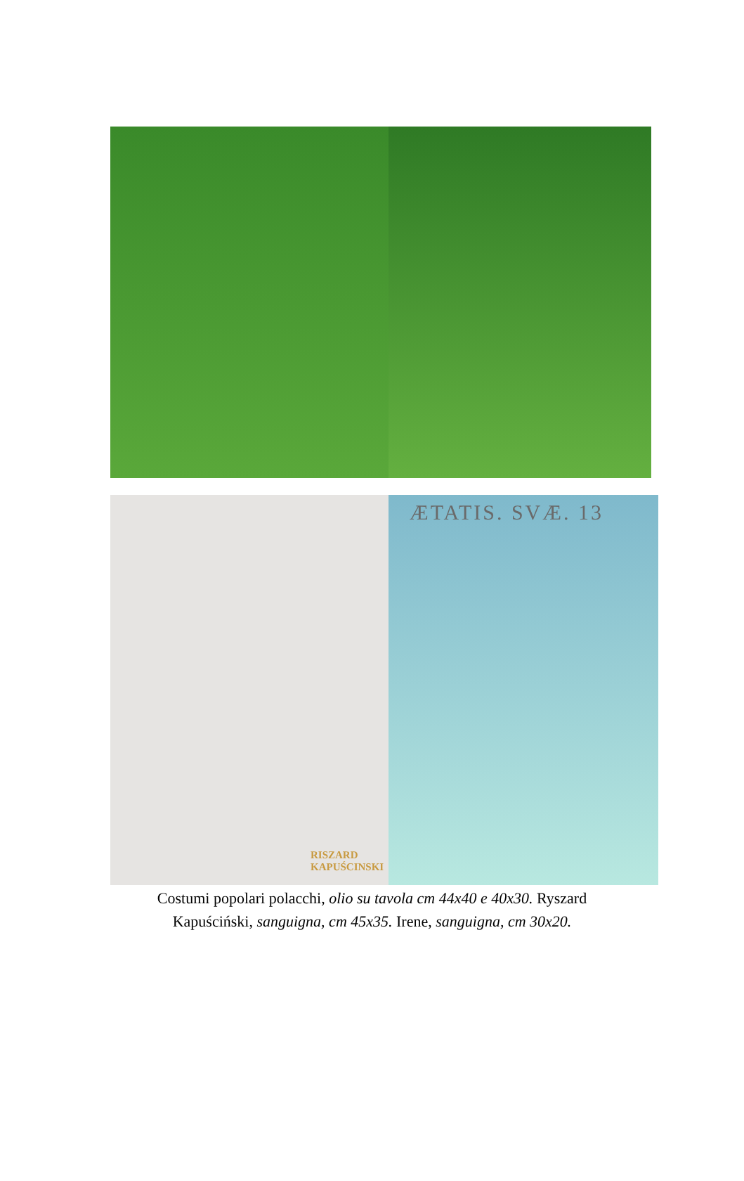RISZARD
KAPUŚCINSKI
ÆTATIS. SVÆ. 13
Costumi popolari polacchi, olio su tavola cm 44x40 e 40x30. Ryszard
Kapuściński, sanguigna, cm 45x35. Irene, sanguigna, cm 30x20.